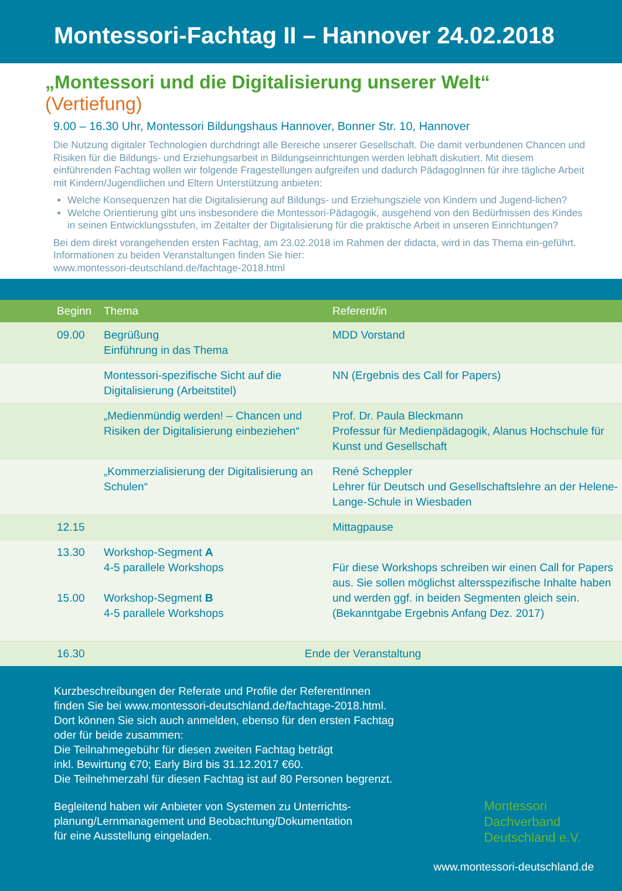Montessori-Fachtag II – Hannover 24.02.2018
„Montessori und die Digitalisierung unserer Welt“ (Vertiefung)
9.00 – 16.30 Uhr, Montessori Bildungshaus Hannover, Bonner Str. 10, Hannover
Die Nutzung digitaler Technologien durchdringt alle Bereiche unserer Gesellschaft. Die damit verbundenen Chancen und Risiken für die Bildungs- und Erziehungsarbeit in Bildungseinrichtungen werden lebhaft diskutiert. Mit diesem einführenden Fachtag wollen wir folgende Fragestellungen aufgreifen und dadurch PädagogInnen für ihre tägliche Arbeit mit Kindern/Jugendlichen und Eltern Unterstützung anbieten:
Welche Konsequenzen hat die Digitalisierung auf Bildungs- und Erziehungsziele von Kindern und Jugend-lichen?
Welche Orientierung gibt uns insbesondere die Montessori-Pädagogik, ausgehend von den Bedürfnissen des Kindes in seinen Entwicklungsstufen, im Zeitalter der Digitalisierung für die praktische Arbeit in unseren Einrichtungen?
Bei dem direkt vorangehenden ersten Fachtag, am 23.02.2018 im Rahmen der didacta, wird in das Thema ein-geführt. Informationen zu beiden Veranstaltungen finden Sie hier:
www.montessori-deutschland.de/fachtage-2018.html
| Beginn | Thema | Referent/in |
| --- | --- | --- |
| 09.00 | Begrüßung Einführung in das Thema | MDD Vorstand |
| | Montessori-spezifische Sicht auf die Digitalisierung (Arbeitstitel) | NN (Ergebnis des Call for Papers) |
| | „Medienmündig werden! – Chancen und Risiken der Digitalisierung einbeziehen“ | Prof. Dr. Paula Bleckmann Professur für Medienpädagogik, Alanus Hochschule für Kunst und Gesellschaft |
| | „Kommerzialisierung der Digitalisierung an Schulen“ | René Scheppler Lehrer für Deutsch und Gesellschaftslehre an der Helene-Lange-Schule in Wiesbaden |
| 12.15 | Mittagpause | |
| 13.30 15.00 | Workshop-Segment A 4-5 parallele Workshops Workshop-Segment B 4-5 parallele Workshops | Für diese Workshops schreiben wir einen Call for Papers aus. Sie sollen möglichst altersspezifische Inhalte haben und werden ggf. in beiden Segmenten gleich sein. (Bekanntgabe Ergebnis Anfang Dez. 2017) |
| 16.30 | Ende der Veranstaltung | |
Kurzbeschreibungen der Referate und Profile der ReferentInnen
finden Sie bei www.montessori-deutschland.de/fachtage-2018.html.
Dort können Sie sich auch anmelden, ebenso für den ersten Fachtag
oder für beide zusammen:
Die Teilnahmegebühr für diesen zweiten Fachtag beträgt
inkl. Bewirtung €70; Early Bird bis 31.12.2017 €60.
Die Teilnehmerzahl für diesen Fachtag ist auf 80 Personen begrenzt.
Begleitend haben wir Anbieter von Systemen zu Unterrichts-
planung/Lernmanagement und Beobachtung/Dokumentation
für eine Ausstellung eingeladen.
Montessori
Dachverband
Deutschland e.V.
www.montessori-deutschland.de